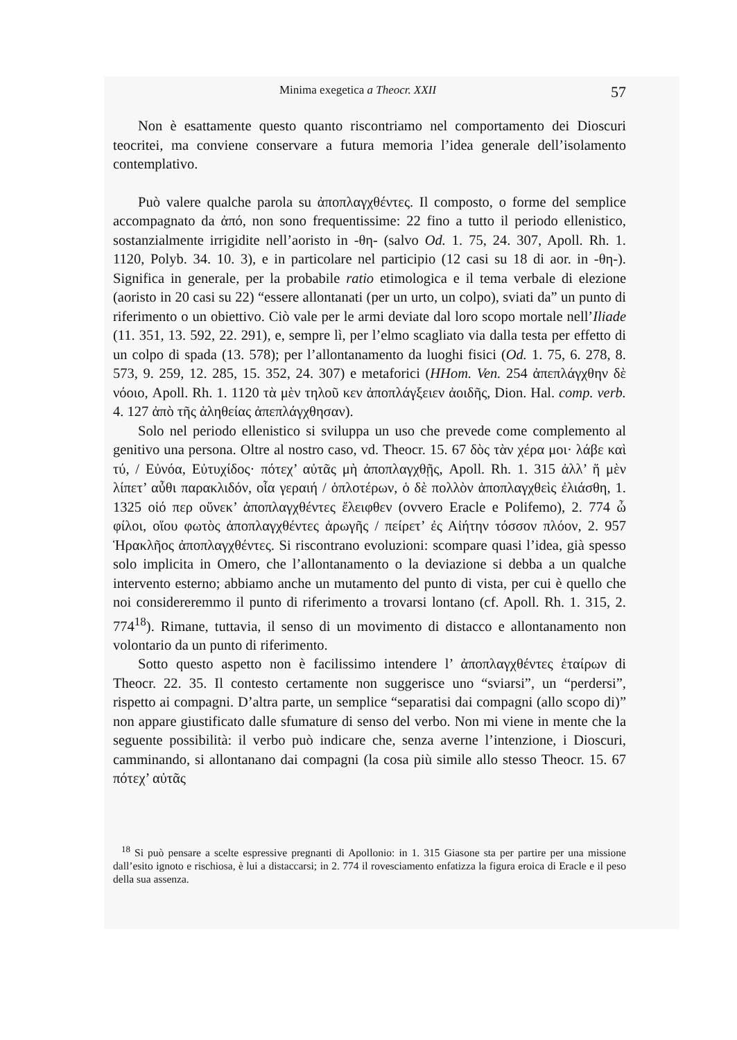Minima exegetica a Theocr. XXII 57
Non è esattamente questo quanto riscontriamo nel comportamento dei Dioscuri teocritei, ma conviene conservare a futura memoria l’idea generale dell’isolamento contemplativo.
Può valere qualche parola su ἀποπλαγχθέντες. Il composto, o forme del semplice accompagnato da ἀπό, non sono frequentissime: 22 fino a tutto il periodo ellenistico, sostanzialmente irrigidite nell’aoristo in -θη- (salvo Od. 1. 75, 24. 307, Apoll. Rh. 1. 1120, Polyb. 34. 10. 3), e in particolare nel participio (12 casi su 18 di aor. in -θη-). Significa in generale, per la probabile ratio etimologica e il tema verbale di elezione (aoristo in 20 casi su 22) “essere allontanati (per un urto, un colpo), sviati da” un punto di riferimento o un obiettivo. Ciò vale per le armi deviate dal loro scopo mortale nell’Iliade (11. 351, 13. 592, 22. 291), e, sempre lì, per l’elmo scagliato via dalla testa per effetto di un colpo di spada (13. 578); per l’allontanamento da luoghi fisici (Od. 1. 75, 6. 278, 8. 573, 9. 259, 12. 285, 15. 352, 24. 307) e metaforici (HHom. Ven. 254 ἀπεπλάγχθην δὲ νόοιο, Apoll. Rh. 1. 1120 τὰ μὲν τηλοῦ κεν ἀποπλάγξειεν ἀοιδῆς, Dion. Hal. comp. verb. 4. 127 ἀπὸ τῆς ἀληθείας ἀπεπλάγχθησαν).
Solo nel periodo ellenistico si sviluppa un uso che prevede come complemento al genitivo una persona. Oltre al nostro caso, vd. Theocr. 15. 67 δὸς τὰν χέρα μοι· λάβε καὶ τύ, / Εὐνόα, Εὐτυχίδος· πότεχ’ αὐτᾶς μὴ ἀποπλαγχθῇς, Apoll. Rh. 1. 315 ἀλλ’ ἥ μὲν λίπετ’ αὖθι παρακλιδόν, οἷα γεραιή / ὁπλοτέρων, ὁ δὲ πολλὸν ἀποπλαγχθεὶς ἐλιάσθη, 1. 1325 οἱό περ οὕνεκ’ ἀποπλαγχθέντες ἔλειφθεν (ovvero Eracle e Polifemo), 2. 774 ὦ φίλοι, οἵου φωτὸς ἀποπλαγχθέντες ἀρωγῆς / πείρετ’ ἐς Αἰήτην τόσσον πλόον, 2. 957 Ἡρακλῆος ἀποπλαγχθέντες. Si riscontrano evoluzioni: scompare quasi l’idea, già spesso solo implicita in Omero, che l’allontanamento o la deviazione si debba a un qualche intervento esterno; abbiamo anche un mutamento del punto di vista, per cui è quello che noi considereremmo il punto di riferimento a trovarsi lontano (cf. Apoll. Rh. 1. 315, 2. 774<sup>18</sup>). Rimane, tuttavia, il senso di un movimento di distacco e allontanamento non volontario da un punto di riferimento.
Sotto questo aspetto non è facilissimo intendere l’ ἀποπλαγχθέντες ἑταίρων di Theocr. 22. 35. Il contesto certamente non suggerisce uno “sviarsi”, un “perdersi”, rispetto ai compagni. D’altra parte, un semplice “separatisi dai compagni (allo scopo di)” non appare giustificato dalle sfumature di senso del verbo. Non mi viene in mente che la seguente possibilità: il verbo può indicare che, senza averne l’intenzione, i Dioscuri, camminando, si allontanano dai compagni (la cosa più simile allo stesso Theocr. 15. 67 πότεχ’ αὐτᾶς
<sup>18</sup> Si può pensare a scelte espressive pregnanti di Apollonio: in 1. 315 Giasone sta per partire per una missione dall’esito ignoto e rischiosa, è lui a distaccarsi; in 2. 774 il rovesciamento enfatizza la figura eroica di Eracle e il peso della sua assenza.